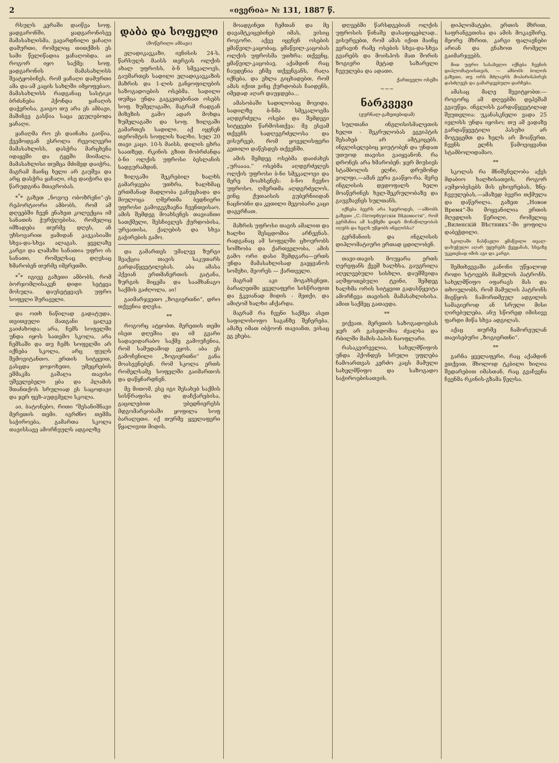2 «ივერია» № 131, 1887 წ.
რსულს კერაში დაიწვა სოფ. ყადგარონში, ყადგარონისვე მამასახლისმა, გავარდნილი ყაჩაღი დამურთი, რომელიც თითქმის ეს სამი წელიწადია ყაჩაღობდა. აი როგორ იყო საქმე: სოფ. ყადგარონის მამასახლისს შეატყობინეს, რომ ყაჩაღი დამურთი ამა და-ამ კაცის სახლში იმყოფებაო. მამასახლისს რადგანაც სასტიკი ბრძანება ჰქონდა ყაჩაღის დაჭერისა, გაიგო თუ არა ეს ამბავი, მაშინვე გასწია საცა ეგულებოდა ყაჩაღი.
ყაჩაღმა რო ეს დაინახა გაიწია, ქვემოდგან ესროლა რევოლვერი მამასახლისს, დასჭრა მარცხენა იდაყვში და ტყეში მიიმალა. მამასახლისი თუმცა მძიმედ დაიჭრა, მაგრამ მაინც ხელი არ გაუშვა და არც დასჭრა ყაჩაღი, ისე დაიჭირა და წარუდგინა მთავრობას.
*<sup>*</sup>* გაზეთ „ნოვოე ობოზრენი“-ეს რეპორტიორი ამბობს, რომ ამ დღეებში ჩვენ ენახეთ კოლექცია იმ სანათის ჭურჭლებისა, რომელიც იმზადება თურმე დღეს, ან უხსოვარით ჟამიდან კავკასიაში სხვა-და-სხვა ალაგას. ყველაზე კარგი და ლამაზი სანათია უფრო ის სანათი, რომელსაც დღესაც ხმარობენ თურმე იმერეთში.
*<sup>*</sup>* იგივე გაზეთი ამბობს, რომ ბორჯომლისაკენ დიდი სეტყვა მოსულა. დაუსეტყვავს უფრო სოფელი შურაველი.
და ოთხ ნაწილად გადატუდა. თვითეული მათგანი ცალკე გაიძახოდა: არა, ჩემს სოფელში უნდა იყოს სათემო სკოლა, არა ჩემსაში და თუ ჩემს სოფელში არ იქნება სკოლა, არც ფულს შემოვიტანთო. ერთის სიტყვით, გასცდა ჯოჯოხეთი, უმეცრების ეშმაკმა გაშალა თავისი უშველებელი ყბა და ჰლამის შთანთქოს სრულიად ეს საცოდავი და ჯერ ფეხ-აუდგმელი სკოლა.
აი, ბატონებო, რითი "შესანიშნავი მერეთის თემი. იგრძნო თემმა საჭიროება, გამართა სკოლა თავისსავე ამორჩეულს ადგილზე
დაბა და სოფელი
(მოწერილი ამბავი)
ვლადიკავკაზი, ივნისის 24-ს. წარსულს მაისს თერგის ოლქის ახალ უფროსს, ბ-ნ სმეკალოვს, გაუმართეს სადილი ვლადიკავკაზის მაზრის და 1-ლის განყოფილების საზოგადოების ოსებმა. სადილი თუმცა უნდა გაეკეთებინათ ოსებს სოფ. ზუმელაგაში, მაგრამ რადგან მიზეზის გამო ადარ მოხდა ზუმელაგაში და სოფ. ზილგაში გამართეს სადილი. აქ იყვნენ თერომტის სოფლის ხალხი, სულ 20 თავი კაცი. 10-ს მაისს, დილის ცხრა საათზედ, რკინის გზით მობრძანდა ბ-ნი ოლქის უფროსი ბესლანის სადგურამდინ.
ზილგაში შეკრებილ ხალხს გამარჯვება უთხრა, ხალხმაც ერთმანად მადლობა განუცხადა და მიულოცა ღმერთმა ბედნიერი უფროსი გამოგვგზავნა ჩვენთვისაო. ამის შემდეგ მოახსენეს თავიანთი სათქმელი, შესჩივლეს ქურდობისა, ურვათისა, ქალების და სხვა გაჭირების გამო.
და გამართეს უმალვე ზურგი შეაქცია თავის საკუთარს გარდაწყვეტილებას. აბა ამასა ჰქვიან ერთმანერთის გატანა, ზურგის მიცემა და საამხანაგო საქმის გაძღოლა, აი!
გაიმარჯვეთო „ზოგიერთნი“, დრო თქვენია დღესა.
**
როგორც ატყობთ, მერეთის თემი ისეთ დღეშია და იმ გვარი სადავიდარაბო საქმე გამოუჩენია, რომ სამუდამოდ ეყოს. აბა ეს გამოჩენილი „ზოგიერთნი“ განა მოასვენებენ, რომ სკოლა ერთს რომელსამე სოფელში გაიმართოს და დაწყნარდნენ.
მე მითომ, ესე იგი შესახებ საქმის სისწრაფისა და დაჩქარებისა, გაცილებით უბედნიერესს მდგომარეობაში ყოფილა სოფ ბარალეთი. იქ თურმე ყველაფერი წყალივით მიდის.
მოადგინეთ ჩემთან და მე დავამტკიცებინებ იმას, ვისიც როგორი. აქვე იყვნენ ოსების ყმაწვილ-კაცობაც. ყმაწვილ-კაცობას ოლქის უფროსმა უთხრა: თქვენც, ყმაწვილ-კაცობავ, აქამდინ რაც ჩაუდენია ეჩმე თქვენგანს, რაღა იქნება, და ეხლა გიცხადებთ, რომ ამას იქით ვინც ქურდობას ჩაიდენს, იმედად აღარ დაუჯდება...
ამასობაში სადილობაც მოვიდა. სადილზე ბ-ნმა სმეკალოვმა აღდგრძელა ოსები და შემდეგი სიტყვები წარმოსთქვა: მე ესვამ თქვენს სადღეგრძელოსა და ვისურვებ, რომ ყოველისფერი კეთილი დაწესდეს თქვენში.
ამის შემდეგ ოსებმა დაიძახეს „ურაააა.“ ოსებმა აღდგრძელეს ოლქის უფროსი ბ-ნი სმეკალოვი და მერე მოახსენეს: ბ-ნო ჩვენო უფროსო, ღმერთმა აღდგრძელოს, ვინც ქუთაისის გუბერნიიდან ნაცნობნი და კეთილი მეგობარი კაცი დაგვრჩათ.
მაზრის უფროსი თავის ამალით და ხალხი შესცდომია არჩევნას. რადგანაც ამ სოფელში ცხოვრობს სომხობა და ქართველობა, ამის გამო ორი დასი შემდგარა—ერთს უნდა მამასახლისად გაეყვანოს სომეხი, მეორეს — ქართველი.
მაგრამ აკი მოგახსენეთ, ბარალეთში ყველაფერი სისწრაფით და ჭკვიანად მიდის - მეთქი, და ამიტომ ხალხი აჩქარდა.
მაგრამ რა ჩვენი საქმეა ასეთ საფილოსოფო საგანზე შეჩერება. ამაზე იმათ იბჭოონ თავიანთ, ვისაც ეგ ეხება.
დღეებში წარსდგებიან ოლქის უფროსის წინაშე დასაფიცებლად.. ვისურვებთ, რომ ამას იქით მაინც ვერავინ რამე ოსების სხვა-და-სხვა გვარებს და მოისპოს მათ შორის ზოგიერი მეტად საზარელი ჩვეულება და ადათი.
ქართველი ოსეში
~~~
ნარკვევი
(ჟურნალ-გაზეთებიდამ)
სულთანი ინგლისისმალეთის ხელთ - შეკრულობას ეგვიპტის შესახებ არ ამტკიცებს. ინგლისელებიც ჯიუტობენ და უნდათ უთუოდ თავისი გაიყვანონ. რა დრონეს არა ხმარობენ: ჯერ მიუსიეს სტამბოლის ელჩი, დრუმონდ ვოლფი,—ამან ვერა გააწყო-რა. მერე ინგლისის დედოფალს ხელი მოაწერინეს ხელ-შეკრულობაზე და გაუგზავნეს სულთანს.
იქნება ბევრს არა სჯეროდეს, —ამბობს გაზეთი „С.-Петербургскія Вѣдомости“, რომ გერმანია ამ საქმეში დიდს მონაწილეობას იღებს და ხელს უწყობს ინგლისსა?
გერმანიის და ინგლისის დიპლომატიური ერთად ცდილობენ.
თავი-თავის მოუყარა ერთს ღერეფანს ქვეშ ხალხსა, გაუგრილა აღელვებული სისხლი, დაუშშვიდა აღშფოთებული ტვინი, შემდეგ ხალხმა ორის სიტყვით გადასწყვიტა ამორჩევა თავისის მამასახლისისა. ამით საქმეც გათავდა.
**
ვიქვათ, მერეთის საზოგადოებას ჯერ არ გასჯდომია ძვალსა და რბილში მამის-პაპის ნაოფლარი.
რასაკვირველია, სახელმწიფოს უნდა ჰქონდეს სრული უფლება ჩამოართვას კერძო კაცს მამული სახელმწიფო და საზოგადო საჭიროებისათვის.
დიპლომატები, ერთის მხრით, საფრანგეთისა და ამის მოკავშირე, მეორე მხრით, კარგი ფალავნები არიან და გნახოთ რომელი გაიმარჯვებს.
მით უფრო სასახელო იქნება ჩვენის დიპლომატიისთვის, — ამბობს ბოლოს გაზეთი, თუ ორს მძლავრს მოპირისპირეს დასძლევს და გამარჯვებული დარჩება.
ამასაც მალე შევიტყობთ:—როგორც ამ დღეებში დეპეშამ გვაუწყა, ინგლისს გარდაწყვეტილად შეუთვლია: უკანასკნელი ვადა 25 ივლისს უნდა იყოსო; თუ ამ ვადაზე გარდაწყვეტილი პასუხი არ მოგვცემთ და ხელს არ მოაწერთ, ჩვენს ელჩს წამოვიყვანთ სტამბოლიდამაო.
**
სკოლას რა მნიშვნელობა აქვს მდაბიო ხალხისათვის, როგორ აუმჯობესებს მის ცხოვრებას, ზნე-ჩვეულებას,—ამაზედ ბევრი თქმულა და დაწერილა. გაზეთ „Новое Время“-ში მოყვანილია ერთის მღვდლის წერილი, რომელიც „Виленскій Вѣстникъ“-ში ყოფილა დაბეჭდილი.
სკოლაში ნასწავლი ყმაწვილი თვალ-დახუჭული აღარ უყურებს ქვეყანას, სხვაზე უკეთესად იმის აგი და კარგი.
შემთხვევაში კანონი უწყალოდ როდი სტოვებს მამულის პატრონს. სახელმწიფო იფარავს მას და თხოულობს, რომ მამულის პატრონს მიეწყოს ჩამორთმეულ ადგილის სამაგიეროდ ან სრული მისი ღირებულება, ანუ სწორედ იმისივე ფარდი მიწა სხვა ადგილას.
აქაც თურმე ჩამორეულან თავისებური „ზოგიერთნი“.
**
გარნა ყველაფერი, რაც აქამდინ ვთქვით, მხოლოდ ტკბილი ხილია შედარებით იმასთან, რაც გვაჩვენა ჩვენმა რკინის-გზამა წელსა.